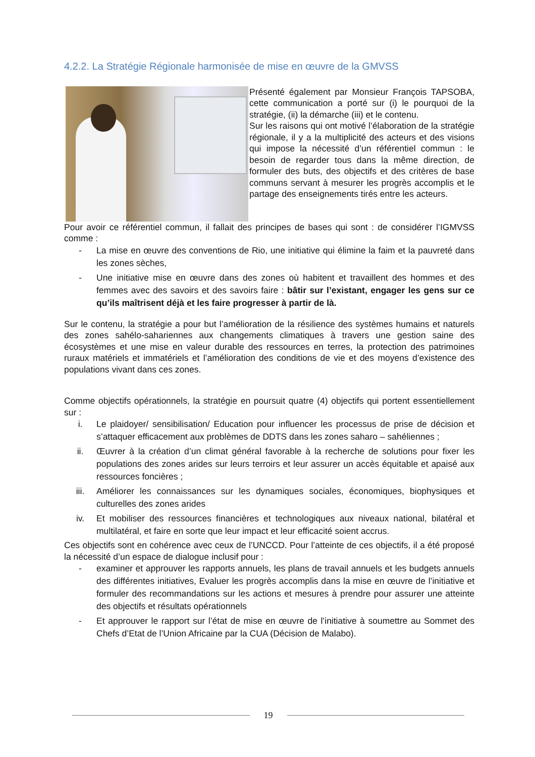4.2.2. La Stratégie Régionale harmonisée de mise en œuvre de la GMVSS
Présenté également par Monsieur François TAPSOBA, cette communication a porté sur (i) le pourquoi de la stratégie, (ii) la démarche (iii) et le contenu.
Sur les raisons qui ont motivé l’élaboration de la stratégie régionale, il y a la multiplicité des acteurs et des visions qui impose la nécessité d’un référentiel commun : le besoin de regarder tous dans la même direction, de formuler des buts, des objectifs et des critères de base communs servant à mesurer les progrès accomplis et le partage des enseignements tirés entre les acteurs.
Pour avoir ce référentiel commun, il fallait des principes de bases qui sont : de considérer l’IGMVSS comme :
- La mise en œuvre des conventions de Rio, une initiative qui élimine la faim et la pauvreté dans les zones sèches,
- Une initiative mise en œuvre dans des zones où habitent et travaillent des hommes et des femmes avec des savoirs et des savoirs faire : bâtir sur l’existant, engager les gens sur ce qu’ils maîtrisent déjà et les faire progresser à partir de là.
Sur le contenu, la stratégie a pour but l’amélioration de la résilience des systèmes humains et naturels des zones sahélo-sahariennes aux changements climatiques à travers une gestion saine des écosystèmes et une mise en valeur durable des ressources en terres, la protection des patrimoines ruraux matériels et immatériels et l’amélioration des conditions de vie et des moyens d’existence des populations vivant dans ces zones.
Comme objectifs opérationnels, la stratégie en poursuit quatre (4) objectifs qui portent essentiellement sur :
i. Le plaidoyer/ sensibilisation/ Education pour influencer les processus de prise de décision et s’attaquer efficacement aux problèmes de DDTS dans les zones saharo – sahéliennes ;
ii. Œuvrer à la création d’un climat général favorable à la recherche de solutions pour fixer les populations des zones arides sur leurs terroirs et leur assurer un accès équitable et apaisé aux ressources foncières ;
iii. Améliorer les connaissances sur les dynamiques sociales, économiques, biophysiques et culturelles des zones arides
iv. Et mobiliser des ressources financières et technologiques aux niveaux national, bilatéral et multilatéral, et faire en sorte que leur impact et leur efficacité soient accrus.
Ces objectifs sont en cohérence avec ceux de l’UNCCD. Pour l’atteinte de ces objectifs, il a été proposé la nécessité d’un espace de dialogue inclusif pour :
- examiner et approuver les rapports annuels, les plans de travail annuels et les budgets annuels des différentes initiatives, Evaluer les progrès accomplis dans la mise en œuvre de l’initiative et formuler des recommandations sur les actions et mesures à prendre pour assurer une atteinte des objectifs et résultats opérationnels
- Et approuver le rapport sur l’état de mise en œuvre de l’initiative à soumettre au Sommet des Chefs d’Etat de l’Union Africaine par la CUA (Décision de Malabo).
19